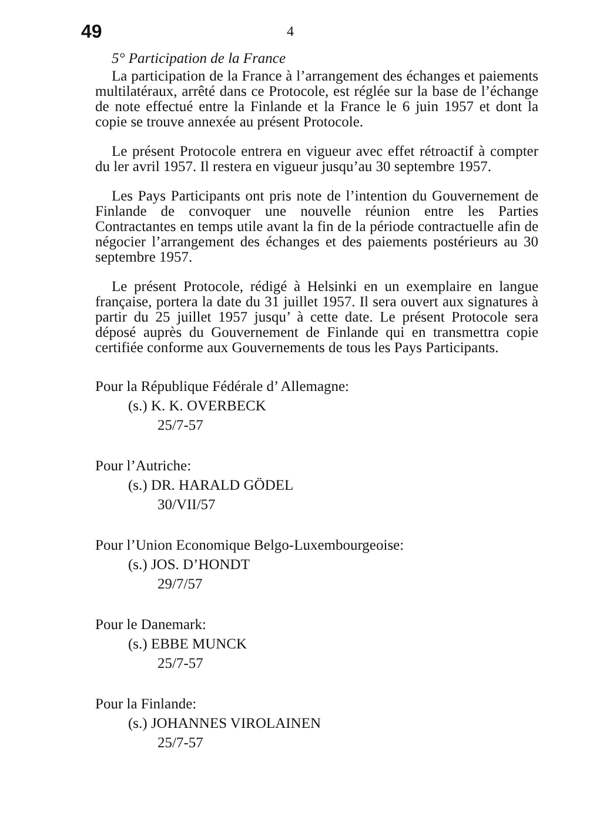49 4
5° Participation de la France
La participation de la France à l’arrangement des échanges et paiements multilatéraux, arrêté dans ce Protocole, est réglée sur la base de l’échange de note effectué entre la Finlande et la France le 6 juin 1957 et dont la copie se trouve annexée au présent Protocole.
Le présent Protocole entrera en vigueur avec effet rétroactif à compter du ler avril 1957. Il restera en vigueur jusqu’au 30 septembre 1957.
Les Pays Participants ont pris note de l’intention du Gouvernement de Finlande de convoquer une nouvelle réunion entre les Parties Contractantes en temps utile avant la fin de la période contractuelle afin de négocier l’arrangement des échanges et des paiements postérieurs au 30 septembre 1957.
Le présent Protocole, rédigé à Helsinki en un exemplaire en langue française, portera la date du 31 juillet 1957. Il sera ouvert aux signatures à partir du 25 juillet 1957 jusqu’ à cette date. Le présent Protocole sera déposé auprès du Gouvernement de Finlande qui en transmettra copie certifiée conforme aux Gouvernements de tous les Pays Participants.
Pour la République Fédérale d’ Allemagne:
(s.) K. K. OVERBECK
25/7-57
Pour l’Autriche:
(s.) DR. HARALD GÖDEL
30/VII/57
Pour l’Union Economique Belgo-Luxembourgeoise:
(s.) JOS. D’HONDT
29/7/57
Pour le Danemark:
(s.) EBBE MUNCK
25/7-57
Pour la Finlande:
(s.) JOHANNES VIROLAINEN
25/7-57